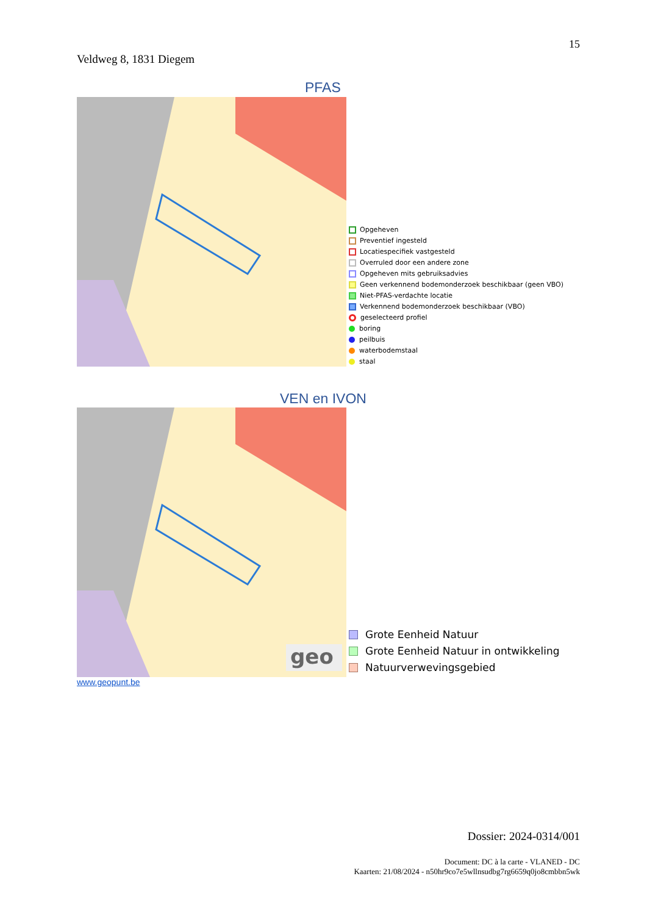15
Veldweg 8, 1831 Diegem
PFAS
Opgeheven
Preventief ingesteld
Locatiespecifiek vastgesteld
Overruled door een andere zone
Opgeheven mits gebruiksadvies
Geen verkennend bodemonderzoek beschikbaar (geen VBO)
Niet-PFAS-verdachte locatie
Verkennend bodemonderzoek beschikbaar (VBO)
geselecteerd profiel
boring
peilbuis
waterbodemstaal
staal
VEN en IVON
geo
Grote Eenheid Natuur
Grote Eenheid Natuur in ontwikkeling
Natuurverwevingsgebied
www.geopunt.be
Dossier: 2024-0314/001
Document: DC à la carte - VLANED - DC
Kaarten: 21/08/2024 - n50hr9co7e5wllnsudbg7rg6659q0jo8cmbbn5wk